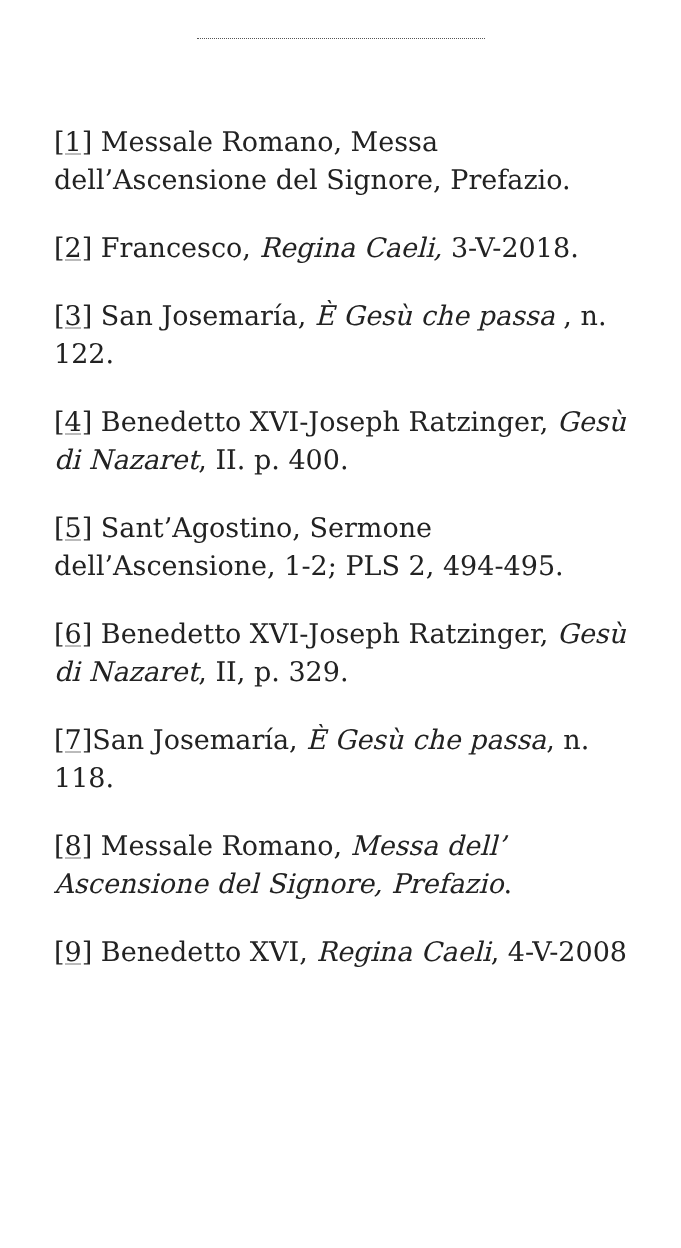[1] Messale Romano, Messa dell’Ascensione del Signore, Prefazio.
[2] Francesco, Regina Caeli, 3-V-2018.
[3] San Josemaría, È Gesù che passa , n. 122.
[4] Benedetto XVI-Joseph Ratzinger, Gesù di Nazaret, II. p. 400.
[5] Sant’Agostino, Sermone dell’Ascensione, 1-2; PLS 2, 494-495.
[6] Benedetto XVI-Joseph Ratzinger, Gesù di Nazaret, II, p. 329.
[7] San Josemaría, È Gesù che passa, n. 118.
[8] Messale Romano, Messa dell’ Ascensione del Signore, Prefazio.
[9] Benedetto XVI, Regina Caeli, 4-V-2008